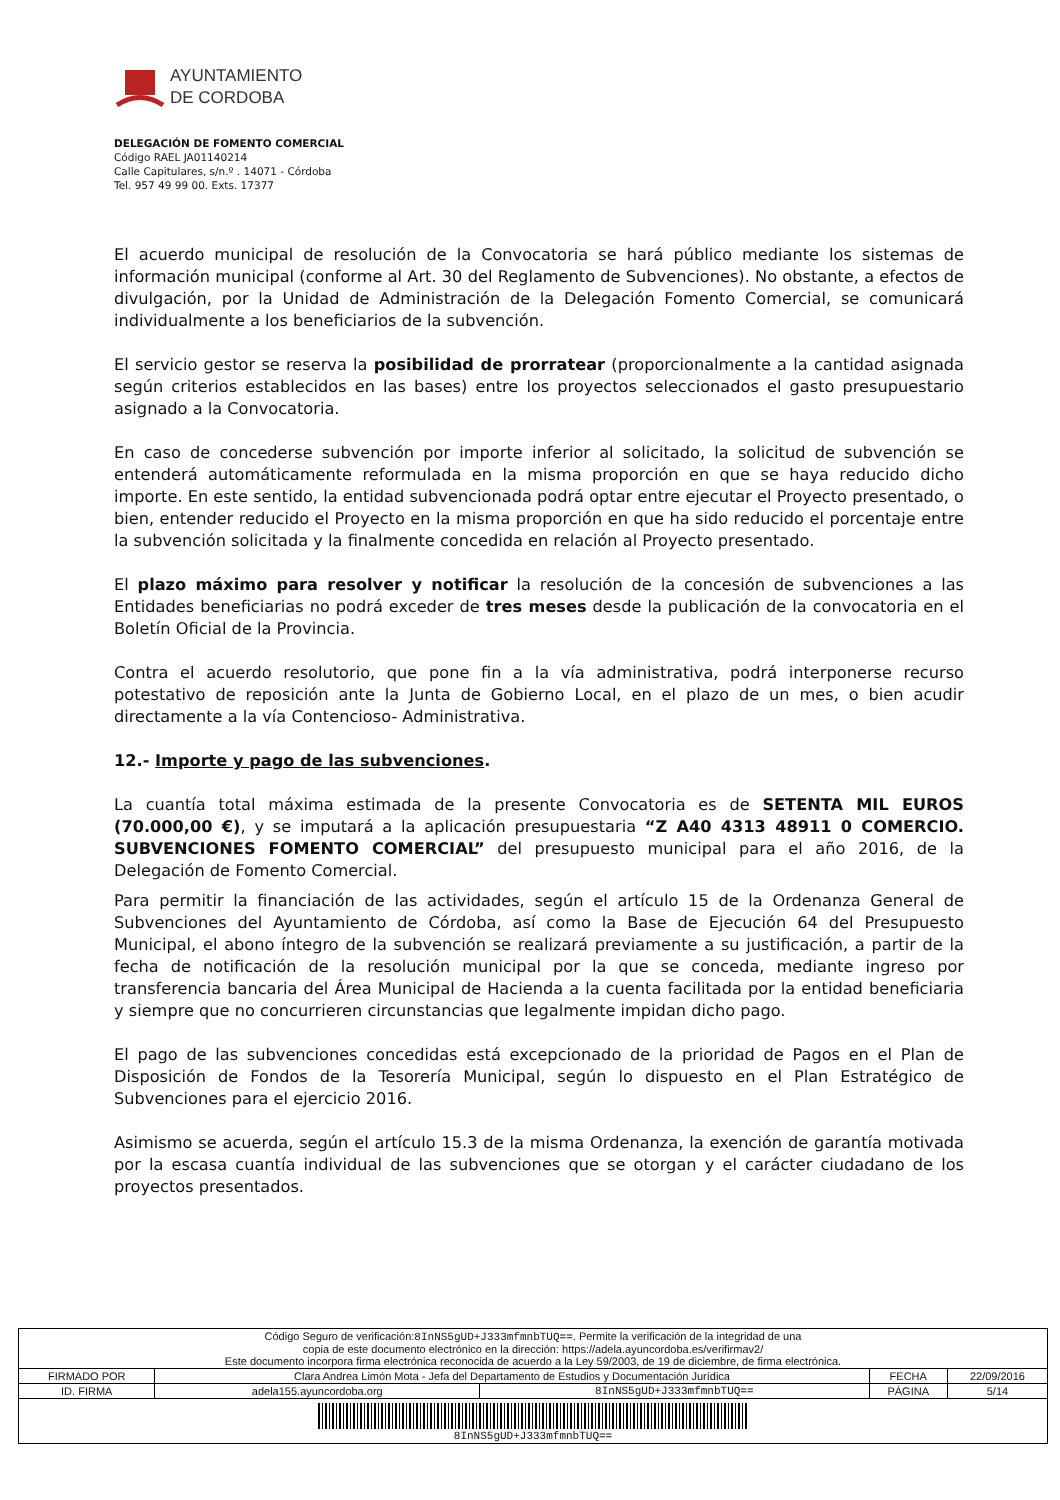AYUNTAMIENTO
DE CORDOBA
DELEGACIÓN DE FOMENTO COMERCIAL
Código RAEL JA01140214
Calle Capitulares, s/n.º . 14071 - Córdoba
Tel. 957 49 99 00. Exts. 17377
El acuerdo municipal de resolución de la Convocatoria se hará público mediante los sistemas de información municipal (conforme al Art. 30 del Reglamento de Subvenciones). No obstante, a efectos de divulgación, por la Unidad de Administración de la Delegación Fomento Comercial, se comunicará individualmente a los beneficiarios de la subvención.
El servicio gestor se reserva la posibilidad de prorratear (proporcionalmente a la cantidad asignada según criterios establecidos en las bases) entre los proyectos seleccionados el gasto presupuestario asignado a la Convocatoria.
En caso de concederse subvención por importe inferior al solicitado, la solicitud de subvención se entenderá automáticamente reformulada en la misma proporción en que se haya reducido dicho importe. En este sentido, la entidad subvencionada podrá optar entre ejecutar el Proyecto presentado, o bien, entender reducido el Proyecto en la misma proporción en que ha sido reducido el porcentaje entre la subvención solicitada y la finalmente concedida en relación al Proyecto presentado.
El plazo máximo para resolver y notificar la resolución de la concesión de subvenciones a las Entidades beneficiarias no podrá exceder de tres meses desde la publicación de la convocatoria en el Boletín Oficial de la Provincia.
Contra el acuerdo resolutorio, que pone fin a la vía administrativa, podrá interponerse recurso potestativo de reposición ante la Junta de Gobierno Local, en el plazo de un mes, o bien acudir directamente a la vía Contencioso- Administrativa.
12.- Importe y pago de las subvenciones.
La cuantía total máxima estimada de la presente Convocatoria es de SETENTA MIL EUROS (70.000,00 €), y se imputará a la aplicación presupuestaria “Z A40 4313 48911 0 COMERCIO. SUBVENCIONES FOMENTO COMERCIAL” del presupuesto municipal para el año 2016, de la Delegación de Fomento Comercial.
Para permitir la financiación de las actividades, según el artículo 15 de la Ordenanza General de Subvenciones del Ayuntamiento de Córdoba, así como la Base de Ejecución 64 del Presupuesto Municipal, el abono íntegro de la subvención se realizará previamente a su justificación, a partir de la fecha de notificación de la resolución municipal por la que se conceda, mediante ingreso por transferencia bancaria del Área Municipal de Hacienda a la cuenta facilitada por la entidad beneficiaria y siempre que no concurrieren circunstancias que legalmente impidan dicho pago.
El pago de las subvenciones concedidas está excepcionado de la prioridad de Pagos en el Plan de Disposición de Fondos de la Tesorería Municipal, según lo dispuesto en el Plan Estratégico de Subvenciones para el ejercicio 2016.
Asimismo se acuerda, según el artículo 15.3 de la misma Ordenanza, la exención de garantía motivada por la escasa cuantía individual de las subvenciones que se otorgan y el carácter ciudadano de los proyectos presentados.
| Código Seguro de verificación: 8InNS5gUD+J333mfmnbTUQ== . Permite la verificación de la integridad de una copia de este documento electrónico en la dirección: https://adela.ayuncordoba.es/verifirmav2/ Este documento incorpora firma electrónica reconocida de acuerdo a la Ley 59/2003, de 19 de diciembre, de firma electrónica. | | | | |
| FIRMADO POR | Clara Andrea Limón Mota - Jefa del Departamento de Estudios y Documentación Jurídica | | FECHA | 22/09/2016 |
| ID. FIRMA | adela155.ayuncordoba.org | 8InNS5gUD+J333mfmnbTUQ== | PÁGINA | 5/14 |
| 8InNS5gUD+J333mfmnbTUQ== | | | | |